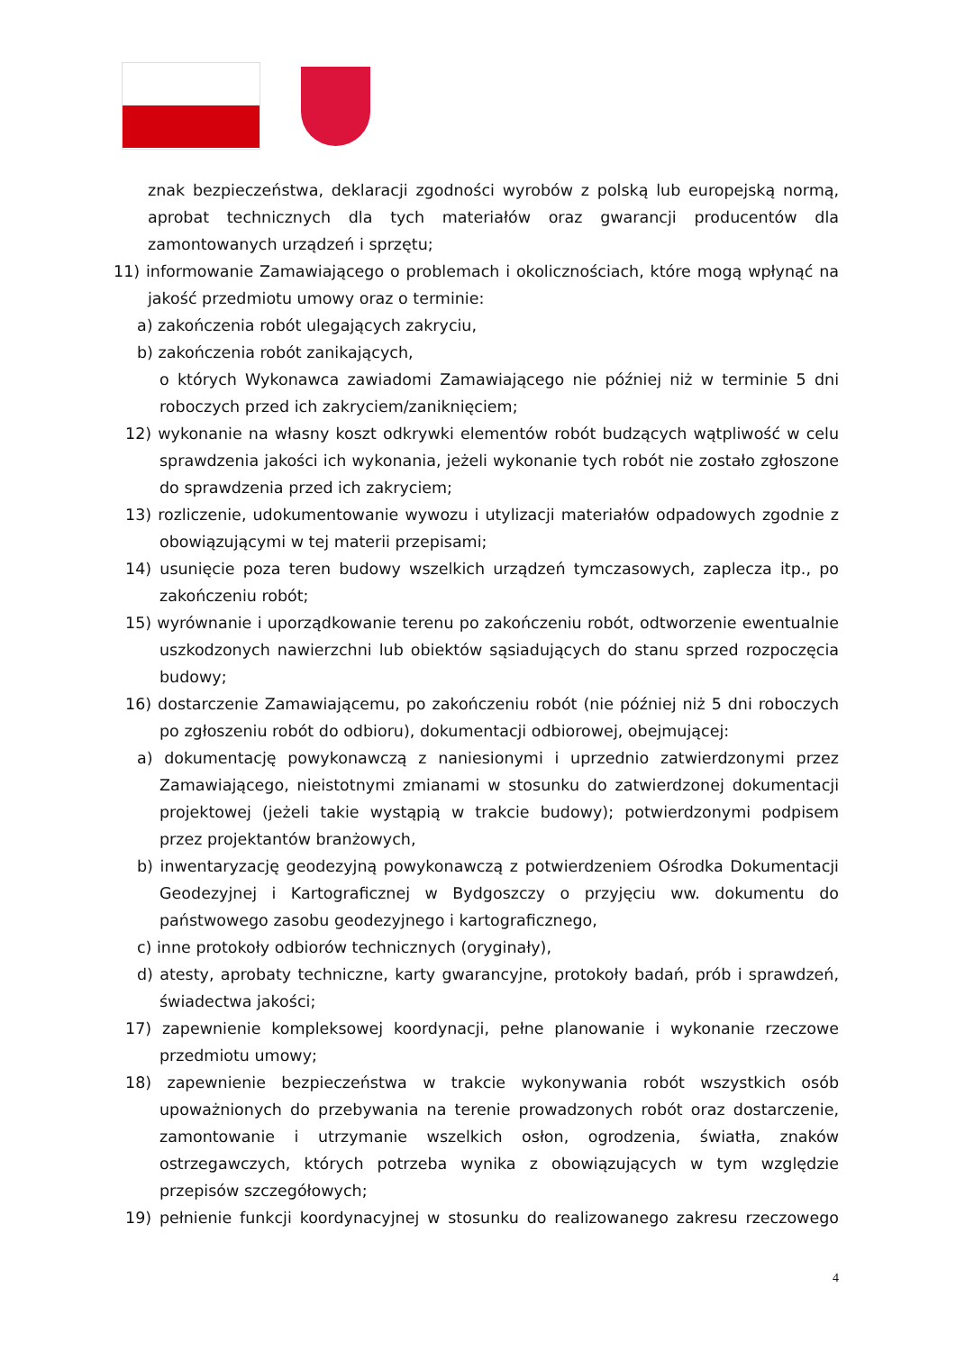znak bezpieczeństwa, deklaracji zgodności wyrobów z polską lub europejską normą, aprobat technicznych dla tych materiałów oraz gwarancji producentów dla zamontowanych urządzeń i sprzętu;
11) informowanie Zamawiającego o problemach i okolicznościach, które mogą wpłynąć na jakość przedmiotu umowy oraz o terminie:
a) zakończenia robót ulegających zakryciu,
b) zakończenia robót zanikających,
o których Wykonawca zawiadomi Zamawiającego nie później niż w terminie 5 dni roboczych przed ich zakryciem/zaniknięciem;
12) wykonanie na własny koszt odkrywki elementów robót budzących wątpliwość w celu sprawdzenia jakości ich wykonania, jeżeli wykonanie tych robót nie zostało zgłoszone do sprawdzenia przed ich zakryciem;
13) rozliczenie, udokumentowanie wywozu i utylizacji materiałów odpadowych zgodnie z obowiązującymi w tej materii przepisami;
14) usunięcie poza teren budowy wszelkich urządzeń tymczasowych, zaplecza itp., po zakończeniu robót;
15) wyrównanie i uporządkowanie terenu po zakończeniu robót, odtworzenie ewentualnie uszkodzonych nawierzchni lub obiektów sąsiadujących do stanu sprzed rozpoczęcia budowy;
16) dostarczenie Zamawiającemu, po zakończeniu robót (nie później niż 5 dni roboczych po zgłoszeniu robót do odbioru), dokumentacji odbiorowej, obejmującej:
a) dokumentację powykonawczą z naniesionymi i uprzednio zatwierdzonymi przez Zamawiającego, nieistotnymi zmianami w stosunku do zatwierdzonej dokumentacji projektowej (jeżeli takie wystąpią w trakcie budowy); potwierdzonymi podpisem przez projektantów branżowych,
b) inwentaryzację geodezyjną powykonawczą z potwierdzeniem Ośrodka Dokumentacji Geodezyjnej i Kartograficznej w Bydgoszczy o przyjęciu ww. dokumentu do państwowego zasobu geodezyjnego i kartograficznego,
c) inne protokoły odbiorów technicznych (oryginały),
d) atesty, aprobaty techniczne, karty gwarancyjne, protokoły badań, prób i sprawdzeń, świadectwa jakości;
17) zapewnienie kompleksowej koordynacji, pełne planowanie i wykonanie rzeczowe przedmiotu umowy;
18) zapewnienie bezpieczeństwa w trakcie wykonywania robót wszystkich osób upoważnionych do przebywania na terenie prowadzonych robót oraz dostarczenie, zamontowanie i utrzymanie wszelkich osłon, ogrodzenia, światła, znaków ostrzegawczych, których potrzeba wynika z obowiązujących w tym względzie przepisów szczegółowych;
19) pełnienie funkcji koordynacyjnej w stosunku do realizowanego zakresu rzeczowego
4